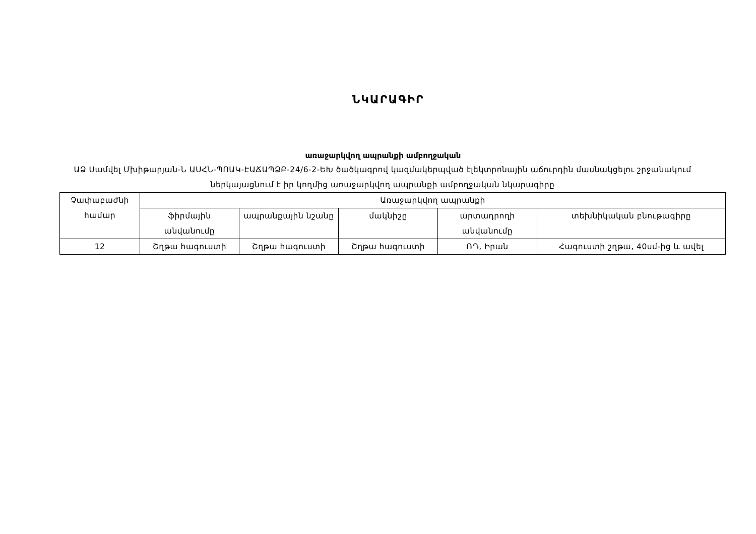ՆԿԱՐԱԳԻՐ
առաջարկվող ապրանքի ամբողջական
ԱՁ Սամվել Մխիթարյան-Ն ԱՍՀՆ-ՊՈԱԿ-ԷԱՃԱՊՁԲ-24/6-2-ԵԽ ծածկագրով կազմակերպված էլեկտրոնային աճուրդին մասնակցելու շրջանակում ներկայացնում է իր կողմից առաջարկվող ապրանքի ամբողջական նկարագիրը
| Չափաբաժնի համար | Առաջարկվող ապրանքի | | | | |
| | ֆիրմային անվանումը | ապրանքային նշանը | մակնիշը | արտադրողի անվանումը | տեխնիկական բնութագիրը |
| 12 | Շղթա հագուստի | Շղթա հագուստի | Շղթա հագուստի | ՌԴ, Իրան | Հագուստի շղթա, 40սմ-ից և ավել |